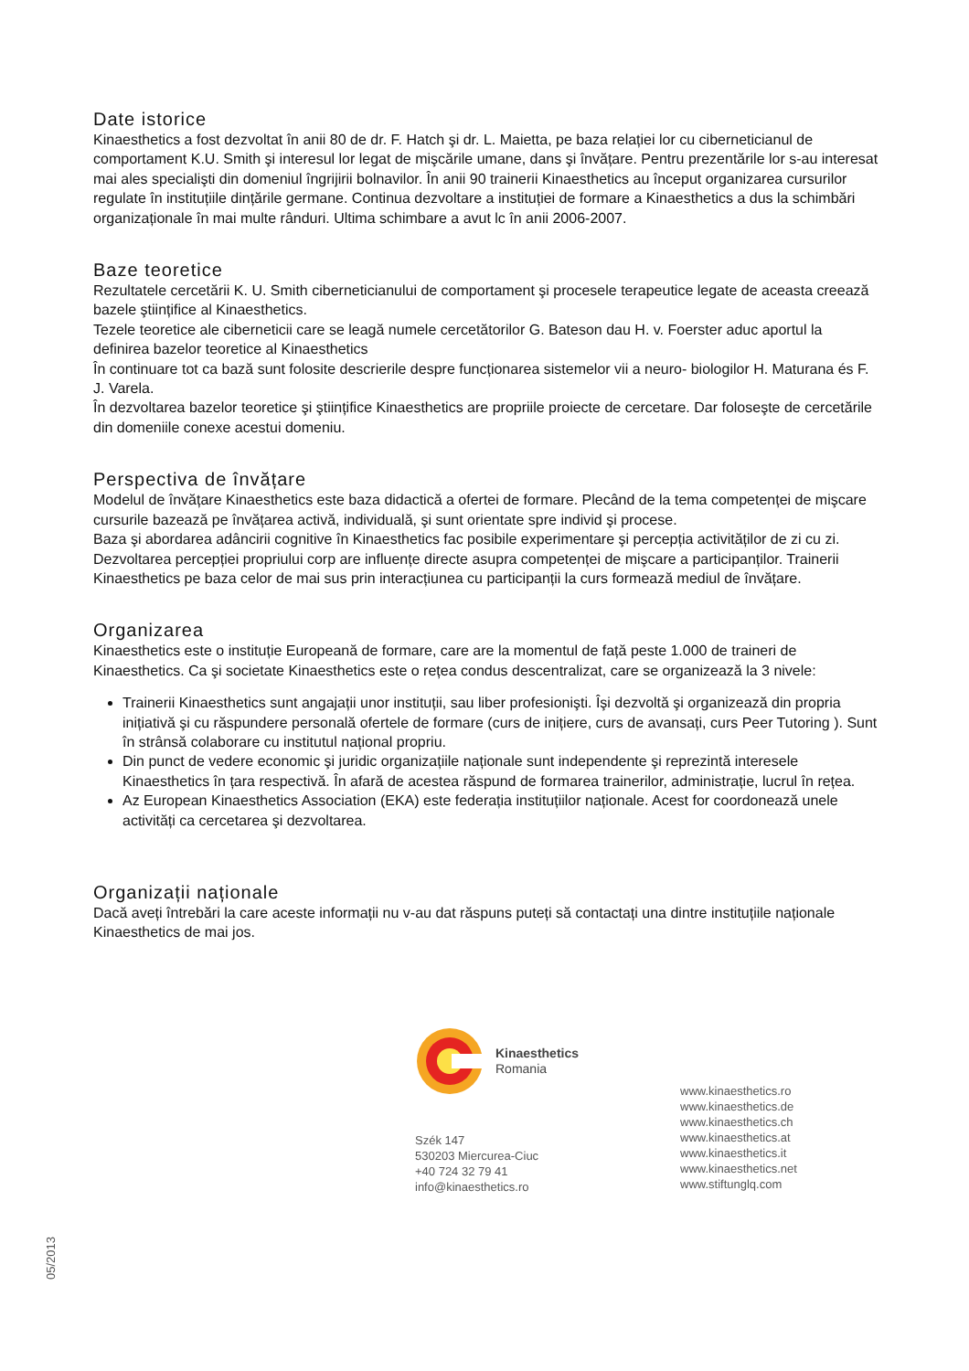Date istorice
Kinaesthetics a fost dezvoltat în anii 80 de dr. F. Hatch şi dr. L. Maietta, pe baza relației lor cu ciberneticianul de comportament K.U. Smith şi interesul lor legat de mişcările umane, dans şi învățare. Pentru prezentările lor s-au interesat mai ales specialişti din domeniul îngrijirii bolnavilor. În anii 90 trainerii Kinaesthetics au început organizarea cursurilor regulate în instituțiile dințările germane. Continua dezvoltare a instituției de formare a Kinaesthetics a dus la schimbări organizaționale în mai multe rânduri. Ultima schimbare a avut lc în anii 2006-2007.
Baze teoretice
Rezultatele cercetării K. U. Smith ciberneticianului de comportament şi procesele terapeutice legate de aceasta creează bazele ştiințifice al Kinaesthetics.
Tezele teoretice ale ciberneticii care se leagă numele cercetătorilor G. Bateson dau H. v. Foerster aduc aportul la definirea bazelor teoretice al Kinaesthetics
În continuare tot ca bază sunt folosite descrierile despre funcționarea sistemelor vii a neuro- biologilor H. Maturana és F. J. Varela.
În dezvoltarea bazelor teoretice şi ştiințifice Kinaesthetics are propriile proiecte de cercetare. Dar foloseşte de cercetările din domeniile conexe acestui domeniu.
Perspectiva de învățare
Modelul de învățare Kinaesthetics este baza didactică a ofertei de formare. Plecând de la tema competenței de mişcare cursurile bazează pe învățarea activă, individuală, şi sunt orientate spre individ şi procese.
Baza şi abordarea adâncirii cognitive în Kinaesthetics fac posibile experimentare şi percepția activităților de zi cu zi.
Dezvoltarea percepției propriului corp are influențe directe asupra competenței de mişcare a participanților. Trainerii Kinaesthetics pe baza celor de mai sus prin interacțiunea cu participanții la curs formează mediul de învățare.
Organizarea
Kinaesthetics este o instituție Europeană de formare, care are la momentul de față peste 1.000 de traineri de Kinaesthetics. Ca şi societate Kinaesthetics este o rețea condus descentralizat, care se organizează la 3 nivele:
Trainerii Kinaesthetics sunt angajații unor instituții, sau liber profesionişti. Îşi dezvoltă şi organizează din propria inițiativă şi cu răspundere personală ofertele de formare (curs de inițiere, curs de avansați, curs Peer Tutoring ). Sunt în strânsă colaborare cu institutul național propriu.
Din punct de vedere economic şi juridic organizațiile naționale sunt independente şi reprezintă interesele Kinaesthetics în țara respectivă. În afară de acestea răspund de formarea trainerilor, administrație, lucrul în rețea.
Az European Kinaesthetics Association (EKA) este federația instituțiilor naționale. Acest for coordonează unele activități ca cercetarea şi dezvoltarea.
Organizații naționale
Dacă aveți întrebări la care aceste informații nu v-au dat răspuns puteți să contactați una dintre instituțiile naționale Kinaesthetics de mai jos.
Kinaesthetics
Romania
Szék 147
530203 Miercurea-Ciuc
+40 724 32 79 41
info@kinaesthetics.ro
www.kinaesthetics.ro
www.kinaesthetics.de
www.kinaesthetics.ch
www.kinaesthetics.at
www.kinaesthetics.it
www.kinaesthetics.net
www.stiftunglq.com
05/2013